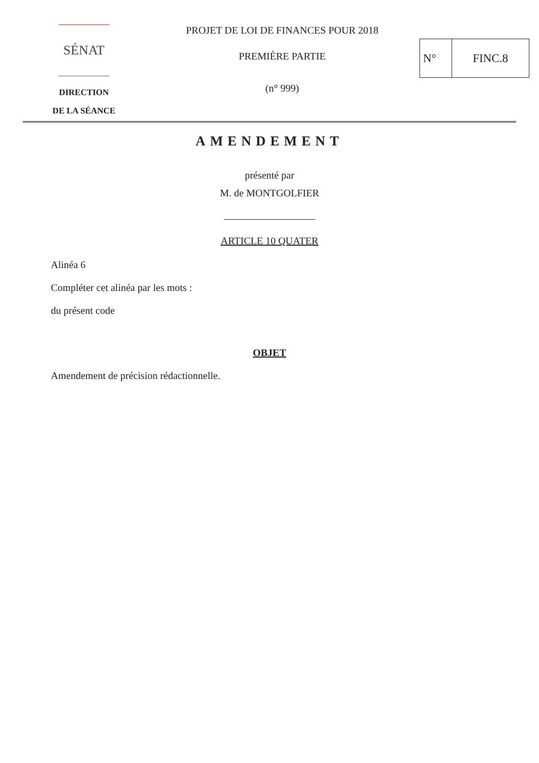SÉNAT
DIRECTION
DE LA SÉANCE
PROJET DE LOI DE FINANCES POUR 2018
PREMIÈRE PARTIE
(n° 999)
N° FINC.8
AMENDEMENT
présenté par
M. de MONTGOLFIER
ARTICLE 10 QUATER
Alinéa 6
Compléter cet alinéa par les mots :
du présent code
OBJET
Amendement de précision rédactionnelle.